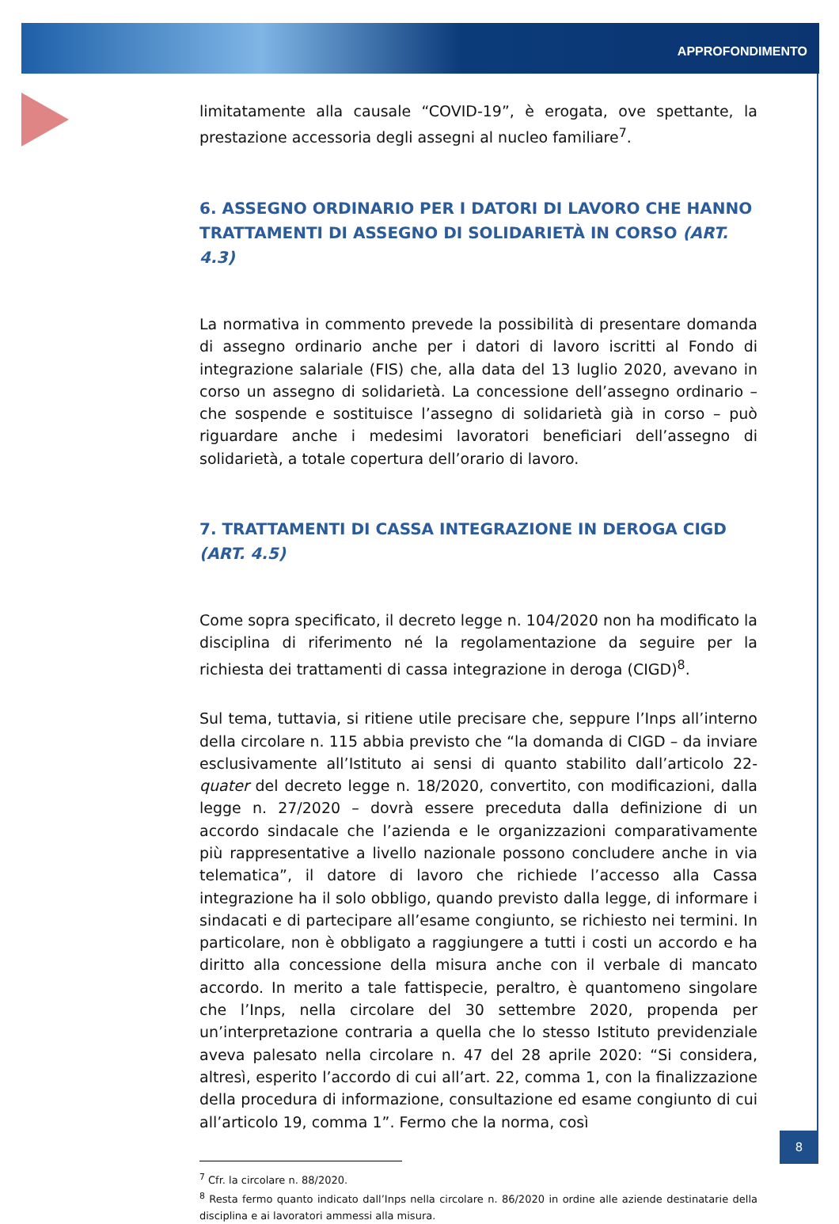APPROFONDIMENTO
limitatamente alla causale “COVID-19”, è erogata, ove spettante, la prestazione accessoria degli assegni al nucleo familiare<sup>7</sup>.
6. ASSEGNO ORDINARIO PER I DATORI DI LAVORO CHE HANNO TRATTAMENTI DI ASSEGNO DI SOLIDARIETÀ IN CORSO (ART. 4.3)
La normativa in commento prevede la possibilità di presentare domanda di assegno ordinario anche per i datori di lavoro iscritti al Fondo di integrazione salariale (FIS) che, alla data del 13 luglio 2020, avevano in corso un assegno di solidarietà. La concessione dell’assegno ordinario – che sospende e sostituisce l’assegno di solidarietà già in corso – può riguardare anche i medesimi lavoratori beneficiari dell’assegno di solidarietà, a totale copertura dell’orario di lavoro.
7. TRATTAMENTI DI CASSA INTEGRAZIONE IN DEROGA CIGD (ART. 4.5)
Come sopra specificato, il decreto legge n. 104/2020 non ha modificato la disciplina di riferimento né la regolamentazione da seguire per la richiesta dei trattamenti di cassa integrazione in deroga (CIGD)<sup>8</sup>.
Sul tema, tuttavia, si ritiene utile precisare che, seppure l’Inps all’interno della circolare n. 115 abbia previsto che “la domanda di CIGD – da inviare esclusivamente all’Istituto ai sensi di quanto stabilito dall’articolo 22-quater del decreto legge n. 18/2020, convertito, con modificazioni, dalla legge n. 27/2020 – dovrà essere preceduta dalla definizione di un accordo sindacale che l’azienda e le organizzazioni comparativamente più rappresentative a livello nazionale possono concludere anche in via telematica”, il datore di lavoro che richiede l’accesso alla Cassa integrazione ha il solo obbligo, quando previsto dalla legge, di informare i sindacati e di partecipare all’esame congiunto, se richiesto nei termini. In particolare, non è obbligato a raggiungere a tutti i costi un accordo e ha diritto alla concessione della misura anche con il verbale di mancato accordo. In merito a tale fattispecie, peraltro, è quantomeno singolare che l’Inps, nella circolare del 30 settembre 2020, propenda per un’interpretazione contraria a quella che lo stesso Istituto previdenziale aveva palesato nella circolare n. 47 del 28 aprile 2020: “Si considera, altresì, esperito l’accordo di cui all’art. 22, comma 1, con la finalizzazione della procedura di informazione, consultazione ed esame congiunto di cui all’articolo 19, comma 1”. Fermo che la norma, così
<sup>7</sup> Cfr. la circolare n. 88/2020.
<sup>8</sup> Resta fermo quanto indicato dall’Inps nella circolare n. 86/2020 in ordine alle aziende destinatarie della disciplina e ai lavoratori ammessi alla misura.
8